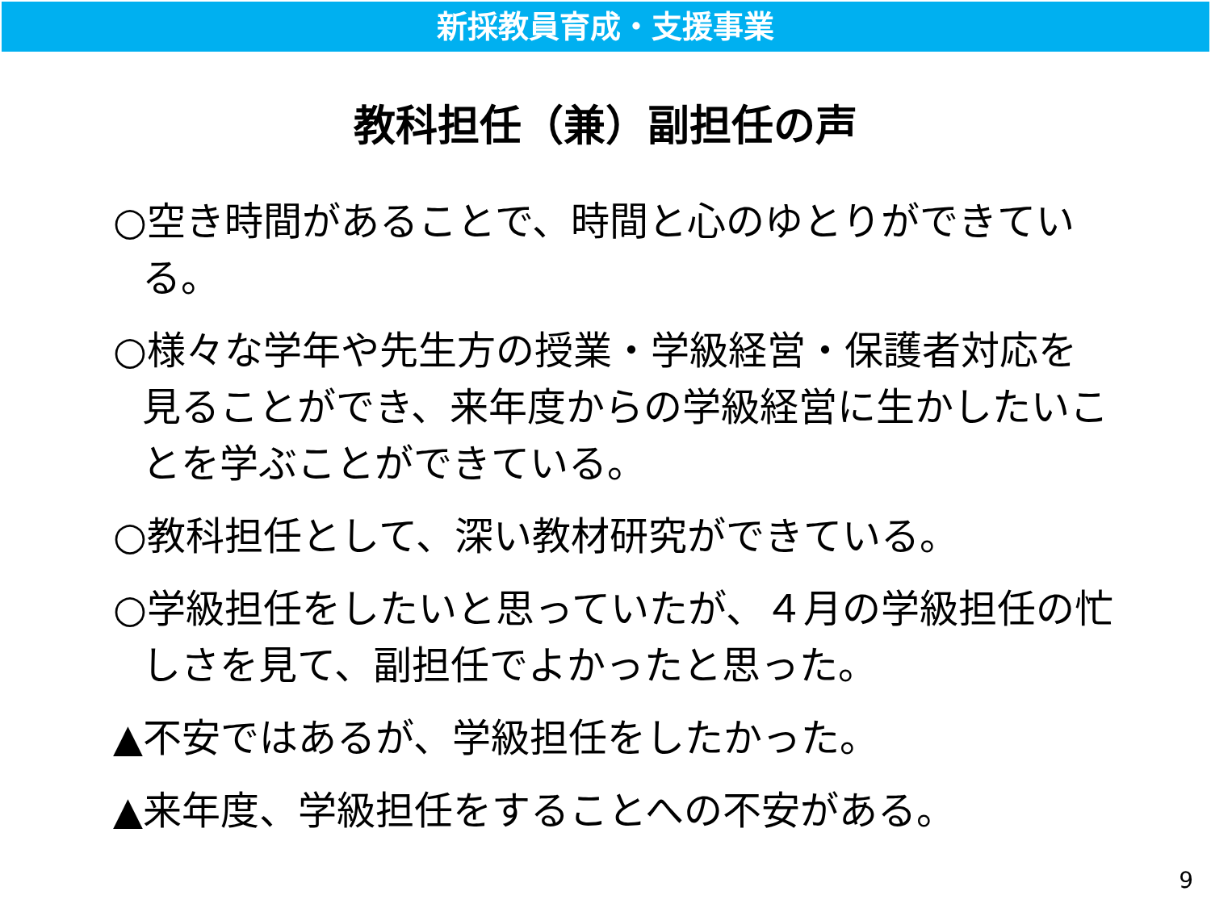新採教員育成・支援事業
教科担任（兼）副担任の声
○空き時間があることで、時間と心のゆとりができている。
○様々な学年や先生方の授業・学級経営・保護者対応を見ることができ、来年度からの学級経営に生かしたいことを学ぶことができている。
○教科担任として、深い教材研究ができている。
○学級担任をしたいと思っていたが、４月の学級担任の忙しさを見て、副担任でよかったと思った。
▲不安ではあるが、学級担任をしたかった。
▲来年度、学級担任をすることへの不安がある。
9